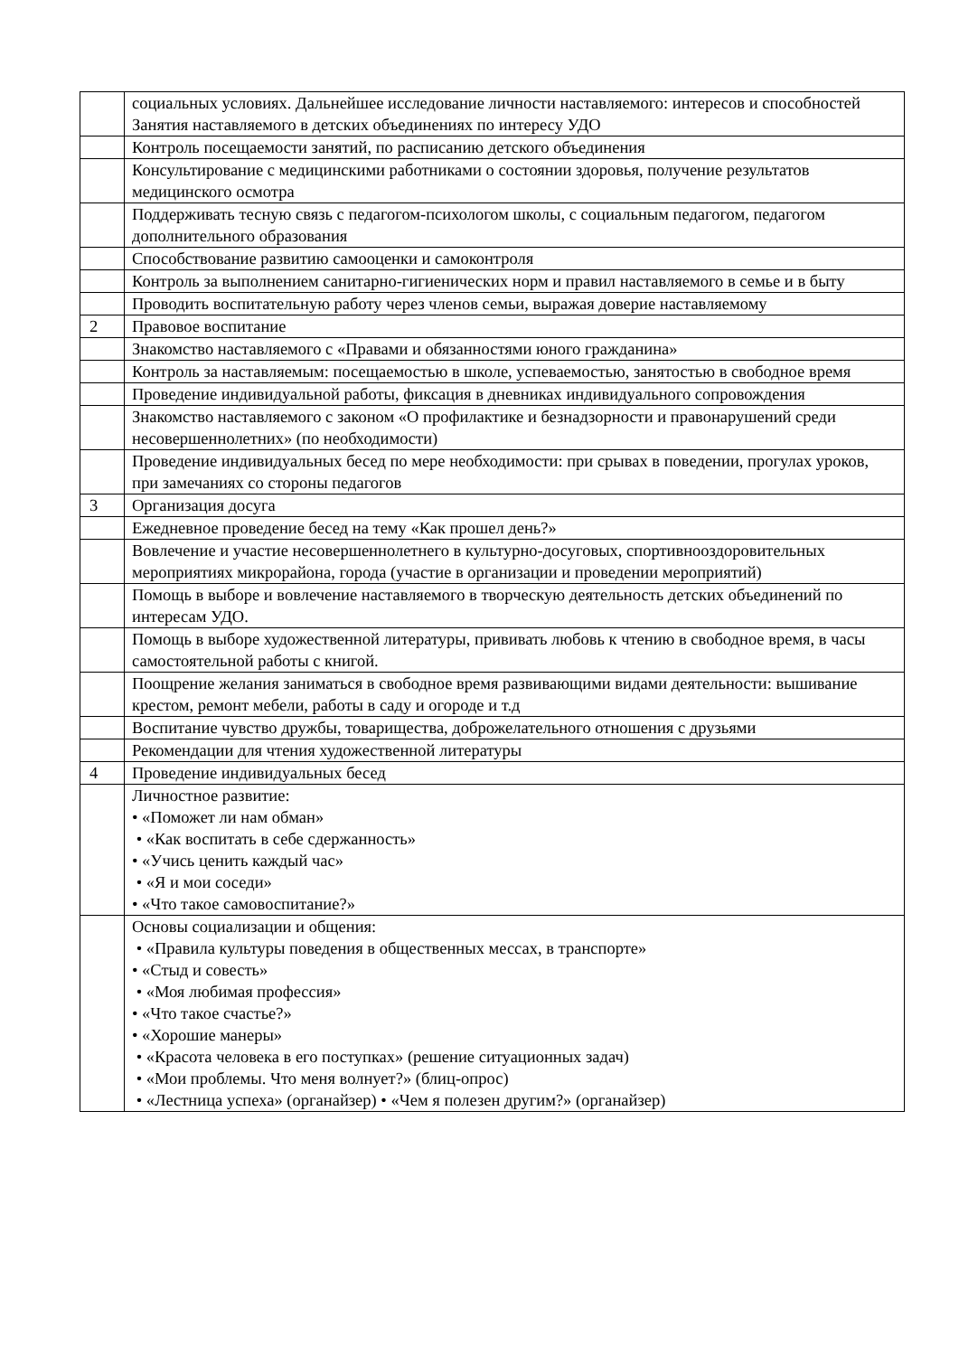| | социальных условиях. Дальнейшее исследование личности наставляемого: интересов и способностей Занятия наставляемого в детских объединениях по интересу УДО |
| | Контроль посещаемости занятий, по расписанию детского объединения |
| | Консультирование с медицинскими работниками о состоянии здоровья, получение результатов медицинского осмотра |
| | Поддерживать тесную связь с педагогом-психологом школы, с социальным педагогом, педагогом дополнительного образования |
| | Способствование развитию самооценки и самоконтроля |
| | Контроль за выполнением санитарно-гигиенических норм и правил наставляемого в семье и в быту |
| | Проводить воспитательную работу через членов семьи, выражая доверие наставляемому |
| 2 | Правовое воспитание |
| | Знакомство наставляемого с «Правами и обязанностями юного гражданина» |
| | Контроль за наставляемым: посещаемостью в школе, успеваемостью, занятостью в свободное время |
| | Проведение индивидуальной работы, фиксация в дневниках индивидуального сопровождения |
| | Знакомство наставляемого с законом «О профилактике и безнадзорности и правонарушений среди несовершеннолетних» (по необходимости) |
| | Проведение индивидуальных бесед по мере необходимости: при срывах в поведении, прогулах уроков, при замечаниях со стороны педагогов |
| 3 | Организация досуга |
| | Ежедневное проведение бесед на тему «Как прошел день?» |
| | Вовлечение и участие несовершеннолетнего в культурно-досуговых, спортивнооздоровительных мероприятиях микрорайона, города (участие в организации и проведении мероприятий) |
| | Помощь в выборе и вовлечение наставляемого в творческую деятельность детских объединений по интересам УДО. |
| | Помощь в выборе художественной литературы, прививать любовь к чтению в свободное время, в часы самостоятельной работы с книгой. |
| | Поощрение желания заниматься в свободное время развивающими видами деятельности: вышивание крестом, ремонт мебели, работы в саду и огороде и т.д |
| | Воспитание чувство дружбы, товарищества, доброжелательного отношения с друзьями |
| | Рекомендации для чтения художественной литературы |
| 4 | Проведение индивидуальных бесед |
| | Личностное развитие: • «Поможет ли нам обман» • «Как воспитать в себе сдержанность» • «Учись ценить каждый час» • «Я и мои соседи» • «Что такое самовоспитание?» |
| | Основы социализации и общения: • «Правила культуры поведения в общественных мессах, в транспорте» • «Стыд и совесть» • «Моя любимая профессия» • «Что такое счастье?» • «Хорошие манеры» • «Красота человека в его поступках» (решение ситуационных задач) • «Мои проблемы. Что меня волнует?» (блиц-опрос) • «Лестница успеха» (органайзер) • «Чем я полезен другим?» (органайзер) |